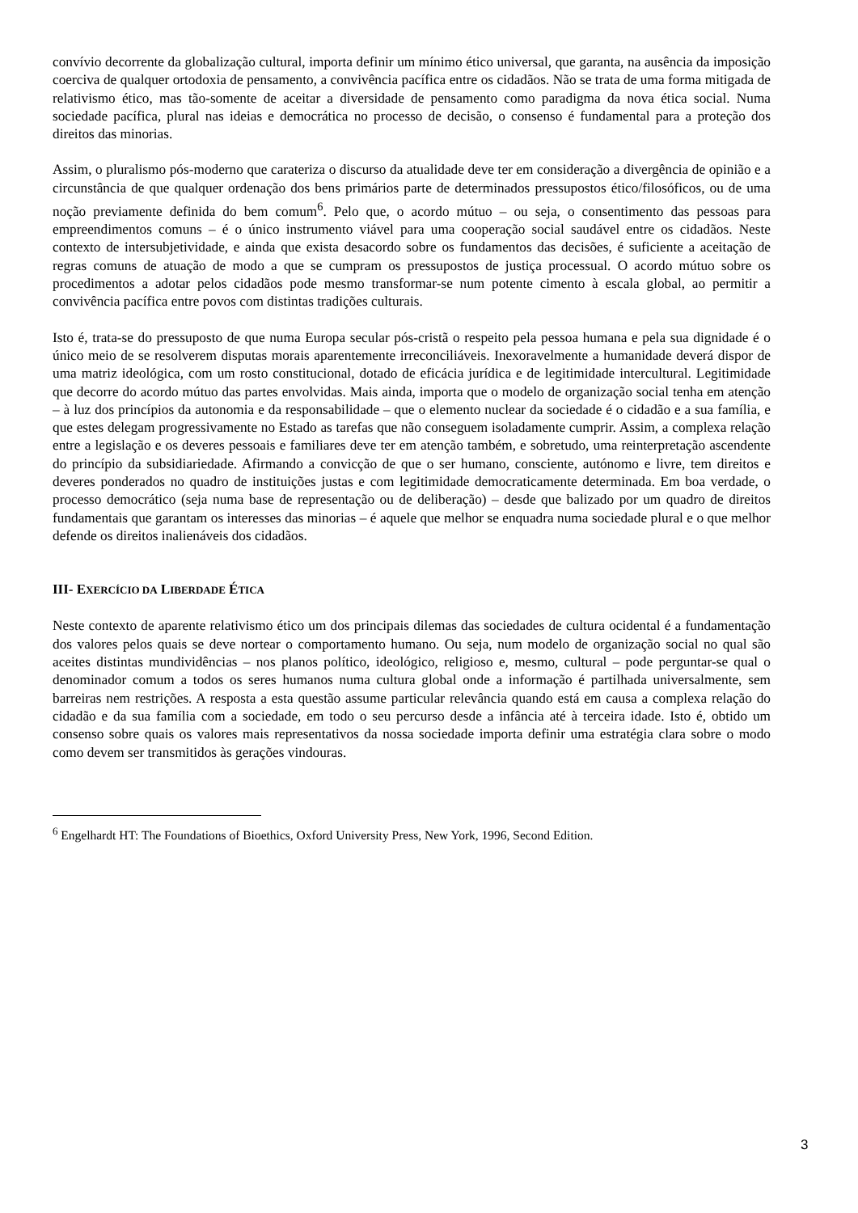convívio decorrente da globalização cultural, importa definir um mínimo ético universal, que garanta, na ausência da imposição coerciva de qualquer ortodoxia de pensamento, a convivência pacífica entre os cidadãos. Não se trata de uma forma mitigada de relativismo ético, mas tão-somente de aceitar a diversidade de pensamento como paradigma da nova ética social. Numa sociedade pacífica, plural nas ideias e democrática no processo de decisão, o consenso é fundamental para a proteção dos direitos das minorias.
Assim, o pluralismo pós-moderno que carateriza o discurso da atualidade deve ter em consideração a divergência de opinião e a circunstância de que qualquer ordenação dos bens primários parte de determinados pressupostos ético/filosóficos, ou de uma noção previamente definida do bem comum<sup>6</sup>. Pelo que, o acordo mútuo – ou seja, o consentimento das pessoas para empreendimentos comuns – é o único instrumento viável para uma cooperação social saudável entre os cidadãos. Neste contexto de intersubjetividade, e ainda que exista desacordo sobre os fundamentos das decisões, é suficiente a aceitação de regras comuns de atuação de modo a que se cumpram os pressupostos de justiça processual. O acordo mútuo sobre os procedimentos a adotar pelos cidadãos pode mesmo transformar-se num potente cimento à escala global, ao permitir a convivência pacífica entre povos com distintas tradições culturais.
Isto é, trata-se do pressuposto de que numa Europa secular pós-cristã o respeito pela pessoa humana e pela sua dignidade é o único meio de se resolverem disputas morais aparentemente irreconciliáveis. Inexoravelmente a humanidade deverá dispor de uma matriz ideológica, com um rosto constitucional, dotado de eficácia jurídica e de legitimidade intercultural. Legitimidade que decorre do acordo mútuo das partes envolvidas. Mais ainda, importa que o modelo de organização social tenha em atenção – à luz dos princípios da autonomia e da responsabilidade – que o elemento nuclear da sociedade é o cidadão e a sua família, e que estes delegam progressivamente no Estado as tarefas que não conseguem isoladamente cumprir. Assim, a complexa relação entre a legislação e os deveres pessoais e familiares deve ter em atenção também, e sobretudo, uma reinterpretação ascendente do princípio da subsidiariedade. Afirmando a convicção de que o ser humano, consciente, autónomo e livre, tem direitos e deveres ponderados no quadro de instituições justas e com legitimidade democraticamente determinada. Em boa verdade, o processo democrático (seja numa base de representação ou de deliberação) – desde que balizado por um quadro de direitos fundamentais que garantam os interesses das minorias – é aquele que melhor se enquadra numa sociedade plural e o que melhor defende os direitos inalienáveis dos cidadãos.
III- EXERCÍCIO DA LIBERDADE ÉTICA
Neste contexto de aparente relativismo ético um dos principais dilemas das sociedades de cultura ocidental é a fundamentação dos valores pelos quais se deve nortear o comportamento humano. Ou seja, num modelo de organização social no qual são aceites distintas mundividências – nos planos político, ideológico, religioso e, mesmo, cultural – pode perguntar-se qual o denominador comum a todos os seres humanos numa cultura global onde a informação é partilhada universalmente, sem barreiras nem restrições. A resposta a esta questão assume particular relevância quando está em causa a complexa relação do cidadão e da sua família com a sociedade, em todo o seu percurso desde a infância até à terceira idade. Isto é, obtido um consenso sobre quais os valores mais representativos da nossa sociedade importa definir uma estratégia clara sobre o modo como devem ser transmitidos às gerações vindouras.
<sup>6</sup> Engelhardt HT: The Foundations of Bioethics, Oxford University Press, New York, 1996, Second Edition.
3